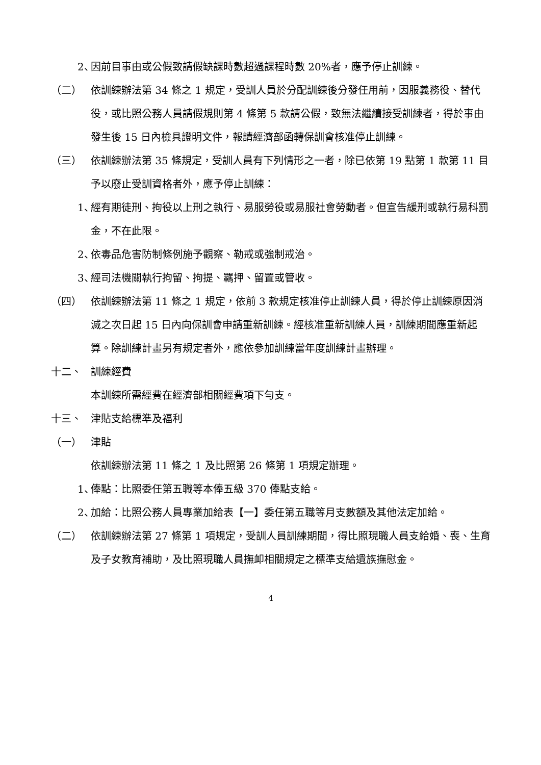2、 因前目事由或公假致請假缺課時數超過課程時數 20%者，應予停止訓練。
（二） 依訓練辦法第 34 條之 1 規定，受訓人員於分配訓練後分發任用前，因服義務役、替代役，或比照公務人員請假規則第 4 條第 5 款請公假，致無法繼續接受訓練者，得於事由發生後 15 日內檢具證明文件，報請經濟部函轉保訓會核准停止訓練。
（三） 依訓練辦法第 35 條規定，受訓人員有下列情形之一者，除已依第 19 點第 1 款第 11 目予以廢止受訓資格者外，應予停止訓練：
1、 經有期徒刑、拘役以上刑之執行、易服勞役或易服社會勞動者。但宣告緩刑或執行易科罰金，不在此限。
2、 依毒品危害防制條例施予觀察、勒戒或強制戒治。
3、 經司法機關執行拘留、拘提、羈押、留置或管收。
（四） 依訓練辦法第 11 條之 1 規定，依前 3 款規定核准停止訓練人員，得於停止訓練原因消滅之次日起 15 日內向保訓會申請重新訓練。經核准重新訓練人員，訓練期間應重新起算。除訓練計畫另有規定者外，應依參加訓練當年度訓練計畫辦理。
十二、 訓練經費
本訓練所需經費在經濟部相關經費項下勻支。
十三、 津貼支給標準及福利
（一） 津貼
依訓練辦法第 11 條之 1 及比照第 26 條第 1 項規定辦理。
1、 俸點：比照委任第五職等本俸五級 370 俸點支給。
2、 加給：比照公務人員專業加給表【一】委任第五職等月支數額及其他法定加給。
（二） 依訓練辦法第 27 條第 1 項規定，受訓人員訓練期間，得比照現職人員支給婚、喪、生育及子女教育補助，及比照現職人員撫卹相關規定之標準支給遺族撫慰金。
4